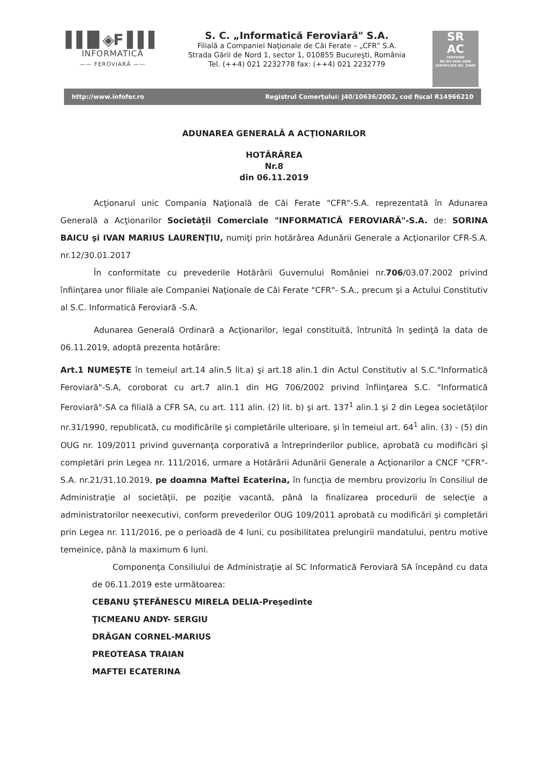▌▌█ ◈F ▌▌▌
INFORMATICĂ
—— FEROVIARĂ ——
S. C. „Informatică Feroviară" S.A.
Filială a Companiei Naţionale de Căi Ferate – „CFR" S.A.
Strada Gării de Nord 1, sector 1, 010855 Bucureşti, România
Tel. (++4) 021 2232778 fax: (++4) 021 2232779
SR
AC
CERTIFIED
EN ISO 9001:2008
CERTIFICATE NO. 10905
http://www.infofer.ro Registrul Comerţului: J40/10636/2002, cod fiscal R14966210
ADUNAREA GENERALĂ A ACŢIONARILOR
HOTĂRÂREA
Nr.8
din 06.11.2019
Acţionarul unic Compania Naţională de Căi Ferate "CFR"-S.A. reprezentată în Adunarea Generală a Acţionarilor Societăţii Comerciale "INFORMATICĂ FEROVIARĂ"-S.A. de: SORINA BAICU şi IVAN MARIUS LAURENŢIU, numiţi prin hotărârea Adunării Generale a Acţionarilor CFR-S.A. nr.12/30.01.2017
În conformitate cu prevederile Hotărârii Guvernului României nr.706/03.07.2002 privind înfiinţarea unor filiale ale Companiei Naţionale de Căi Ferate "CFR"- S.A., precum şi a Actului Constitutiv al S.C. Informatică Feroviară -S.A.
Adunarea Generală Ordinară a Acţionarilor, legal constituită, întrunită în şedinţă la data de 06.11.2019, adoptă prezenta hotărâre:
Art.1 NUMEŞTE în temeiul art.14 alin.5 lit.a) şi art.18 alin.1 din Actul Constitutiv al S.C."Informatică Feroviară"-S.A, coroborat cu art.7 alin.1 din HG 706/2002 privind înfiinţarea S.C. "Informatică Feroviară"-SA ca filială a CFR SA, cu art. 111 alin. (2) lit. b) şi art. 137<sup>1</sup> alin.1 şi 2 din Legea societăţilor nr.31/1990, republicată, cu modificările şi completările ulterioare, şi în temeiul art. 64<sup>1</sup> alin. (3) - (5) din OUG nr. 109/2011 privind guvernanţa corporativă a întreprinderilor publice, aprobată cu modificări şi completări prin Legea nr. 111/2016, urmare a Hotărârii Adunării Generale a Acţionarilor a CNCF "CFR"-S.A. nr.21/31.10.2019, pe doamna Maftei Ecaterina, în funcţia de membru provizoriu în Consiliul de Administraţie al societăţii, pe poziţie vacantă, până la finalizarea procedurii de selecţie a administratorilor neexecutivi, conform prevederilor OUG 109/2011 aprobată cu modificări şi completări prin Legea nr. 111/2016, pe o perioadă de 4 luni, cu posibilitatea prelungirii mandatului, pentru motive temeinice, până la maximum 6 luni.
Componenţa Consiliului de Administraţie al SC Informatică Feroviară SA începând cu data de 06.11.2019 este următoarea:
CEBANU ŞTEFĂNESCU MIRELA DELIA-Preşedinte
ŢICMEANU ANDY- SERGIU
DRĂGAN CORNEL-MARIUS
PREOTEASA TRAIAN
MAFTEI ECATERINA